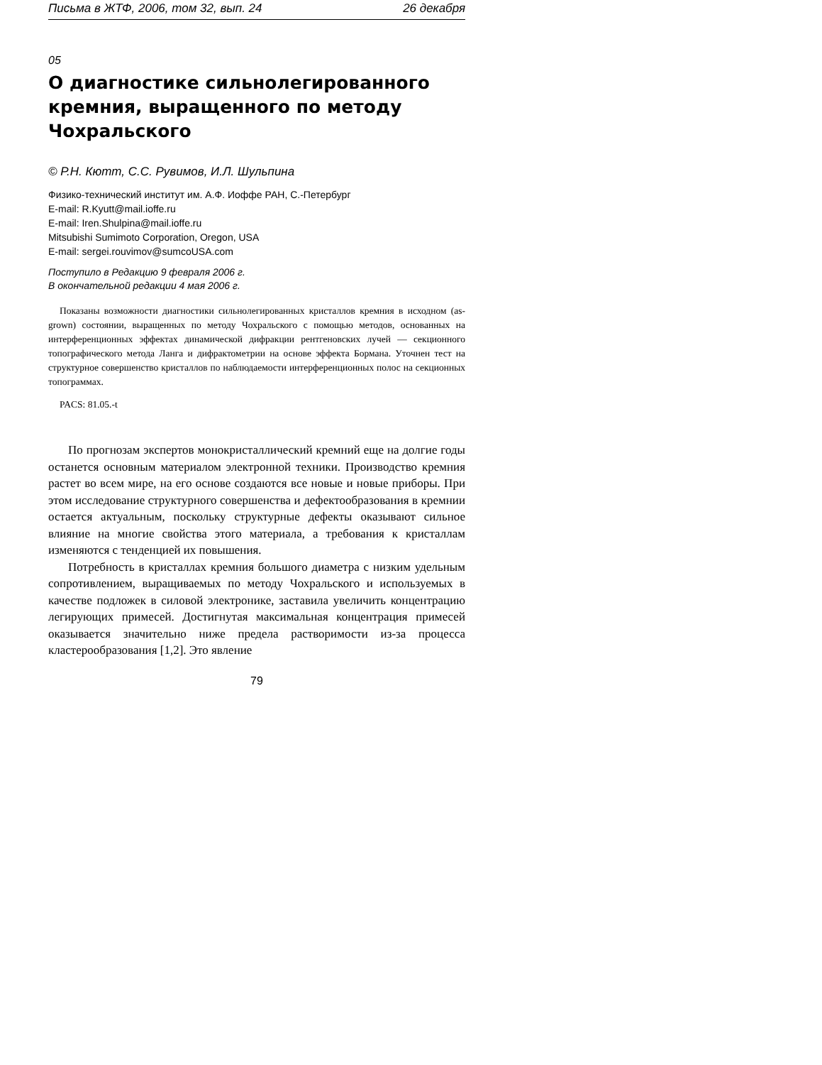Письма в ЖТФ, 2006, том 32, вып. 24 26 декабря
05
О диагностике сильнолегированного кремния, выращенного по методу Чохральского
© Р.Н. Кютт, С.С. Рувимов, И.Л. Шульпина
Физико-технический институт им. А.Ф. Иоффе РАН, С.-Петербург
E-mail: R.Kyutt@mail.ioffe.ru
E-mail: Iren.Shulpina@mail.ioffe.ru
Mitsubishi Sumimoto Corporation, Oregon, USA
E-mail: sergei.rouvimov@sumcoUSA.com
Поступило в Редакцию 9 февраля 2006 г.
В окончательной редакции 4 мая 2006 г.
Показаны возможности диагностики сильнолегированных кристаллов кремния в исходном (as-grown) состоянии, выращенных по методу Чохральского с помощью методов, основанных на интерференционных эффектах динамической дифракции рентгеновских лучей — секционного топографического метода Ланга и дифрактометрии на основе эффекта Бормана. Уточнен тест на структурное совершенство кристаллов по наблюдаемости интерференционных полос на секционных топограммах.
PACS: 81.05.-t
По прогнозам экспертов монокристаллический кремний еще на долгие годы останется основным материалом электронной техники. Производство кремния растет во всем мире, на его основе создаются все новые и новые приборы. При этом исследование структурного совершенства и дефектообразования в кремнии остается актуальным, поскольку структурные дефекты оказывают сильное влияние на многие свойства этого материала, а требования к кристаллам изменяются с тенденцией их повышения.
Потребность в кристаллах кремния большого диаметра с низким удельным сопротивлением, выращиваемых по методу Чохральского и используемых в качестве подложек в силовой электронике, заставила увеличить концентрацию легирующих примесей. Достигнутая максимальная концентрация примесей оказывается значительно ниже предела растворимости из-за процесса кластерообразования [1,2]. Это явление
79